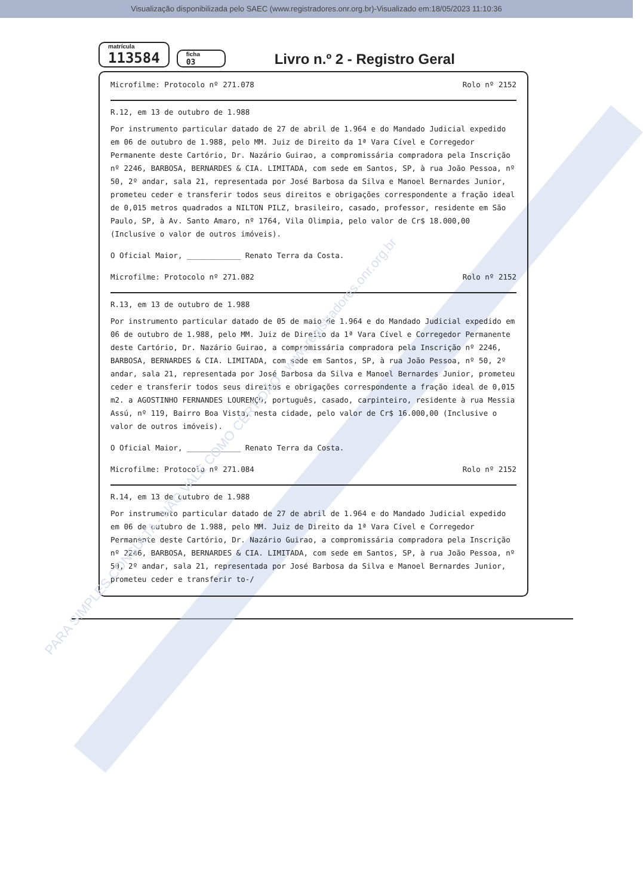Visualização disponibilizada pelo SAEC (www.registradores.onr.org.br)-Visualizado em:18/05/2023 11:10:36
matrícula
113584
ficha
03
Livro n.º 2 - Registro Geral
Microfilme: Protocolo nº 271.078 Rolo nº 2152
R.12, em 13 de outubro de 1.988
Por instrumento particular datado de 27 de abril de 1.964 e do Mandado Judicial expedido em 06 de outubro de 1.988, pelo MM. Juiz de Direito da 1ª Vara Cível e Corregedor Permanente deste Cartório, Dr. Nazário Guirao, a compromissária compradora pela Inscrição nº 2246, BARBOSA, BERNARDES & CIA. LIMITADA, com sede em Santos, SP, à rua João Pessoa, nº 50, 2º andar, sala 21, representada por José Barbosa da Silva e Manoel Bernardes Junior, prometeu ceder e transferir todos seus direitos e obrigações correspondente a fração ideal de 0,015 metros quadrados a NILTON PILZ, brasileiro, casado, professor, residente em São Paulo, SP, à Av. Santo Amaro, nº 1764, Vila Olimpia, pelo valor de Cr$ 18.000,00 (Inclusive o valor de outros imóveis).
O Oficial Maior, ____________ Renato Terra da Costa.
Microfilme: Protocolo nº 271.082 Rolo nº 2152
R.13, em 13 de outubro de 1.988
Por instrumento particular datado de 05 de maio de 1.964 e do Mandado Judicial expedido em 06 de outubro de 1.988, pelo MM. Juiz de Direito da 1ª Vara Cível e Corregedor Permanente deste Cartório, Dr. Nazário Guirao, a compromissária compradora pela Inscrição nº 2246, BARBOSA, BERNARDES & CIA. LIMITADA, com sede em Santos, SP, à rua João Pessoa, nº 50, 2º andar, sala 21, representada por José Barbosa da Silva e Manoel Bernardes Junior, prometeu ceder e transferir todos seus direitos e obrigações correspondente a fração ideal de 0,015 m2. a AGOSTINHO FERNANDES LOURENÇO, português, casado, carpinteiro, residente à rua Messia Assú, nº 119, Bairro Boa Vista, nesta cidade, pelo valor de Cr$ 16.000,00 (Inclusive o valor de outros imóveis).
O Oficial Maior, ____________ Renato Terra da Costa.
Microfilme: Protocolo nº 271.084 Rolo nº 2152
R.14, em 13 de outubro de 1.988
Por instrumento particular datado de 27 de abril de 1.964 e do Mandado Judicial expedido em 06 de outubro de 1.988, pelo MM. Juiz de Direito da 1ª Vara Cível e Corregedor Permanente deste Cartório, Dr. Nazário Guirao, a compromissária compradora pela Inscrição nº 2246, BARBOSA, BERNARDES & CIA. LIMITADA, com sede em Santos, SP, à rua João Pessoa, nº 50, 2º andar, sala 21, representada por José Barbosa da Silva e Manoel Bernardes Junior, prometeu ceder e transferir to-/
PARA SIMPLES CONSULTA - NÃO VALE COMO CERTIDÃO - www.registradores.onr.org.br